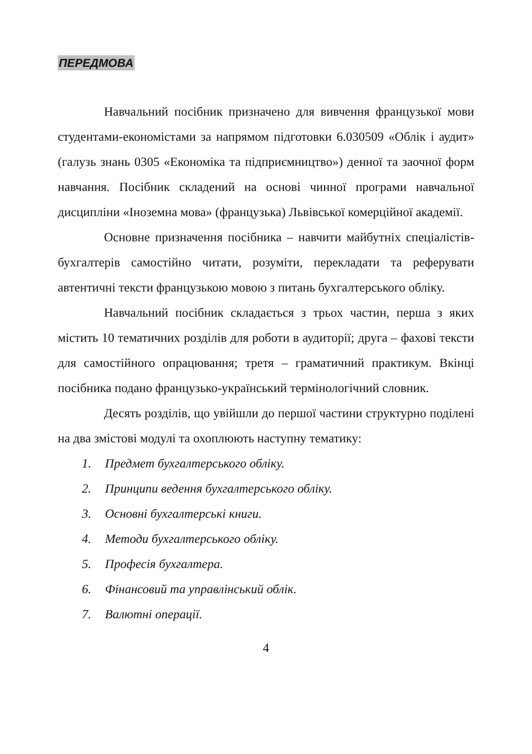ПЕРЕДМОВА
Навчальний посібник призначено для вивчення французької мови студентами-економістами за напрямом підготовки 6.030509 «Облік і аудит» (галузь знань 0305 «Економіка та підприємництво») денної та заочної форм навчання. Посібник складений на основі чинної програми навчальної дисципліни «Іноземна мова» (французька) Львівської комерційної академії.
Основне призначення посібника – навчити майбутніх спеціалістів-бухгалтерів самостійно читати, розуміти, перекладати та реферувати автентичні тексти французькою мовою з питань бухгалтерського обліку.
Навчальний посібник складається з трьох частин, перша з яких містить 10 тематичних розділів для роботи в аудиторії; друга – фахові тексти для самостійного опрацювання; третя – граматичний практикум. Вкінці посібника подано французько-український термінологічний словник.
Десять розділів, що увійшли до першої частини структурно поділені на два змістові модулі та охоплюють наступну тематику:
1. Предмет бухгалтерського обліку.
2. Принципи ведення бухгалтерського обліку.
3. Основні бухгалтерські книги.
4. Методи бухгалтерського обліку.
5. Професія бухгалтера.
6. Фінансовий та управлінський облік.
7. Валютні операції.
4